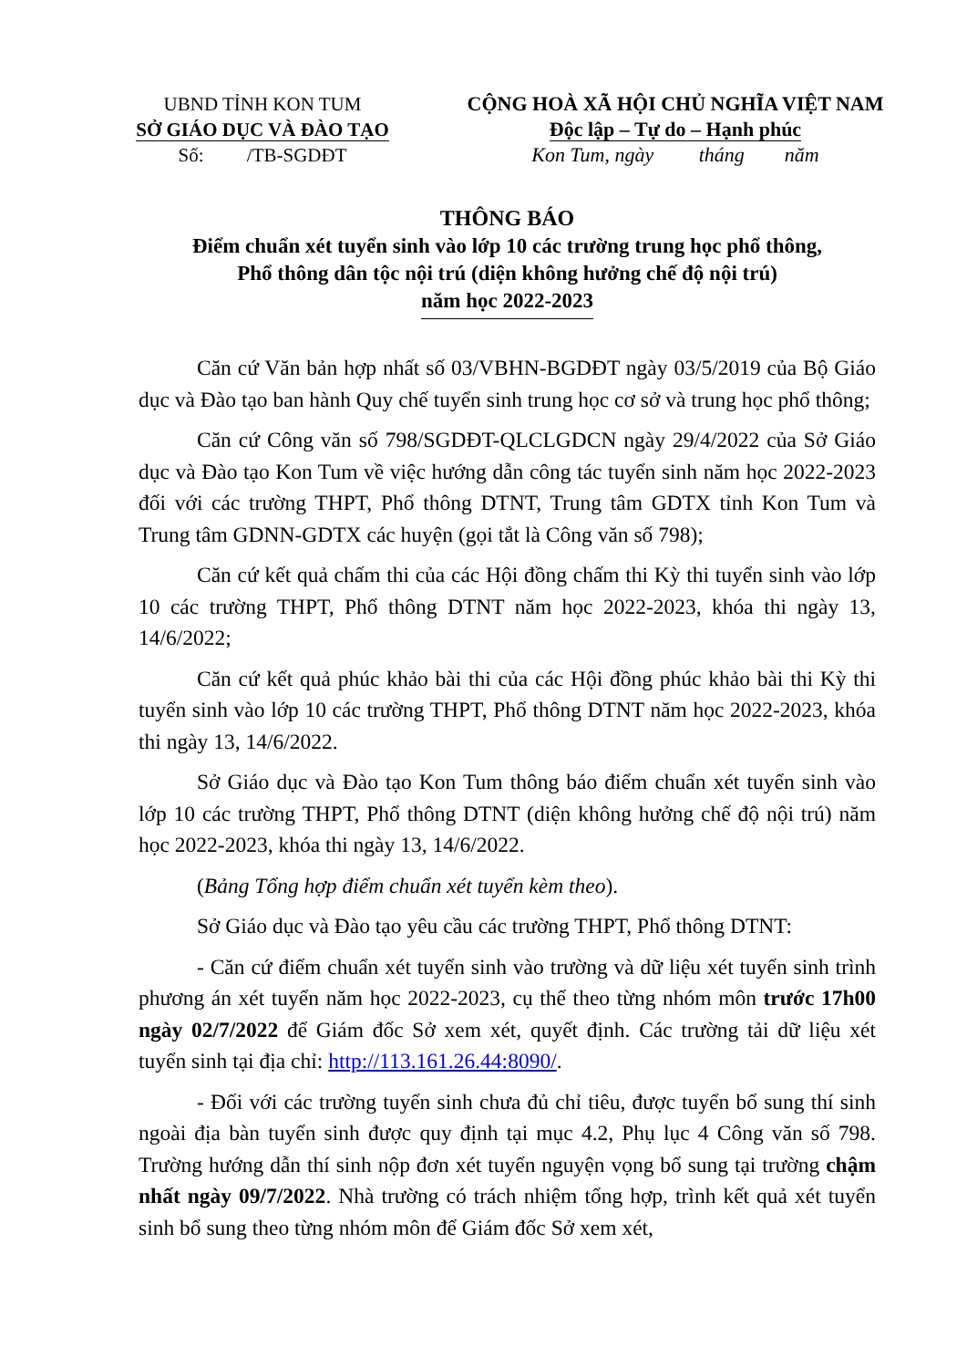UBND TỈNH KON TUM
SỞ GIÁO DỤC VÀ ĐÀO TẠO
Số: /TB-SGDĐT
CỘNG HOÀ XÃ HỘI CHỦ NGHĨA VIỆT NAM
Độc lập – Tự do – Hạnh phúc
Kon Tum, ngày tháng năm
THÔNG BÁO
Điểm chuẩn xét tuyển sinh vào lớp 10 các trường trung học phổ thông,
Phổ thông dân tộc nội trú (diện không hưởng chế độ nội trú)
năm học 2022-2023
Căn cứ Văn bản hợp nhất số 03/VBHN-BGDĐT ngày 03/5/2019 của Bộ Giáo dục và Đào tạo ban hành Quy chế tuyển sinh trung học cơ sở và trung học phổ thông;
Căn cứ Công văn số 798/SGDĐT-QLCLGDCN ngày 29/4/2022 của Sở Giáo dục và Đào tạo Kon Tum về việc hướng dẫn công tác tuyển sinh năm học 2022-2023 đối với các trường THPT, Phổ thông DTNT, Trung tâm GDTX tỉnh Kon Tum và Trung tâm GDNN-GDTX các huyện (gọi tắt là Công văn số 798);
Căn cứ kết quả chấm thi của các Hội đồng chấm thi Kỳ thi tuyển sinh vào lớp 10 các trường THPT, Phổ thông DTNT năm học 2022-2023, khóa thi ngày 13, 14/6/2022;
Căn cứ kết quả phúc khảo bài thi của các Hội đồng phúc khảo bài thi Kỳ thi tuyển sinh vào lớp 10 các trường THPT, Phổ thông DTNT năm học 2022-2023, khóa thi ngày 13, 14/6/2022.
Sở Giáo dục và Đào tạo Kon Tum thông báo điểm chuẩn xét tuyển sinh vào lớp 10 các trường THPT, Phổ thông DTNT (diện không hưởng chế độ nội trú) năm học 2022-2023, khóa thi ngày 13, 14/6/2022.
(Bảng Tổng hợp điểm chuẩn xét tuyển kèm theo).
Sở Giáo dục và Đào tạo yêu cầu các trường THPT, Phổ thông DTNT:
- Căn cứ điểm chuẩn xét tuyển sinh vào trường và dữ liệu xét tuyển sinh trình phương án xét tuyển năm học 2022-2023, cụ thể theo từng nhóm môn trước 17h00 ngày 02/7/2022 để Giám đốc Sở xem xét, quyết định. Các trường tải dữ liệu xét tuyển sinh tại địa chỉ: http://113.161.26.44:8090/.
- Đối với các trường tuyển sinh chưa đủ chỉ tiêu, được tuyển bổ sung thí sinh ngoài địa bàn tuyển sinh được quy định tại mục 4.2, Phụ lục 4 Công văn số 798. Trường hướng dẫn thí sinh nộp đơn xét tuyển nguyện vọng bổ sung tại trường chậm nhất ngày 09/7/2022. Nhà trường có trách nhiệm tổng hợp, trình kết quả xét tuyển sinh bổ sung theo từng nhóm môn để Giám đốc Sở xem xét,